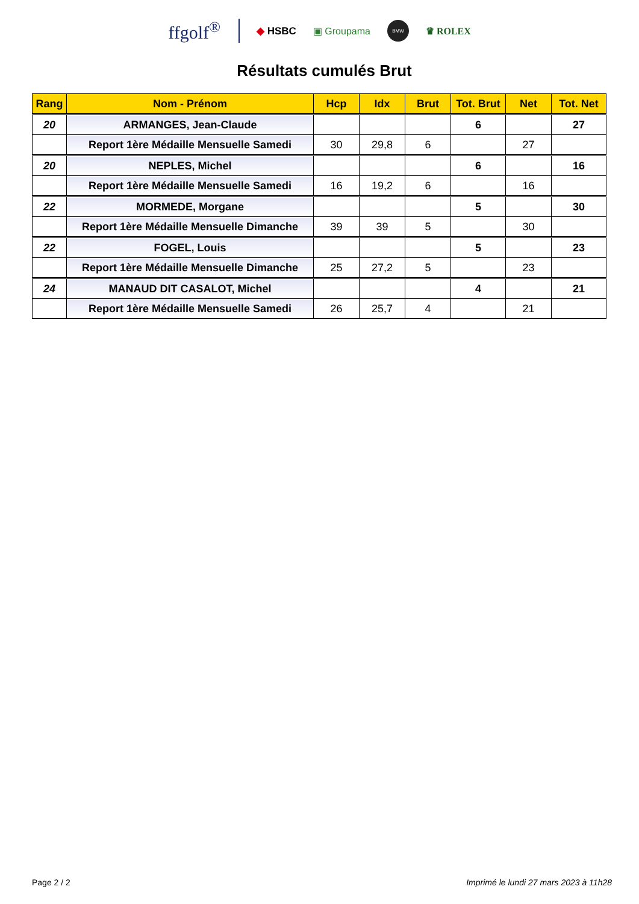ffgolf<sup>®</sup> ◆ HSBC ▣ Groupama BMW ♛ ROLEX
Résultats cumulés Brut
| Rang | Nom - Prénom | Hcp | Idx | Brut | Tot. Brut | Net | Tot. Net |
| --- | --- | --- | --- | --- | --- | --- | --- |
| 20 | ARMANGES, Jean-Claude | | | | 6 | | 27 |
| | Report 1ère Médaille Mensuelle Samedi | 30 | 29,8 | 6 | | 27 | |
| 20 | NEPLES, Michel | | | | 6 | | 16 |
| | Report 1ère Médaille Mensuelle Samedi | 16 | 19,2 | 6 | | 16 | |
| 22 | MORMEDE, Morgane | | | | 5 | | 30 |
| | Report 1ère Médaille Mensuelle Dimanche | 39 | 39 | 5 | | 30 | |
| 22 | FOGEL, Louis | | | | 5 | | 23 |
| | Report 1ère Médaille Mensuelle Dimanche | 25 | 27,2 | 5 | | 23 | |
| 24 | MANAUD DIT CASALOT, Michel | | | | 4 | | 21 |
| | Report 1ère Médaille Mensuelle Samedi | 26 | 25,7 | 4 | | 21 | |
Page 2 / 2 Imprimé le lundi 27 mars 2023 à 11h28